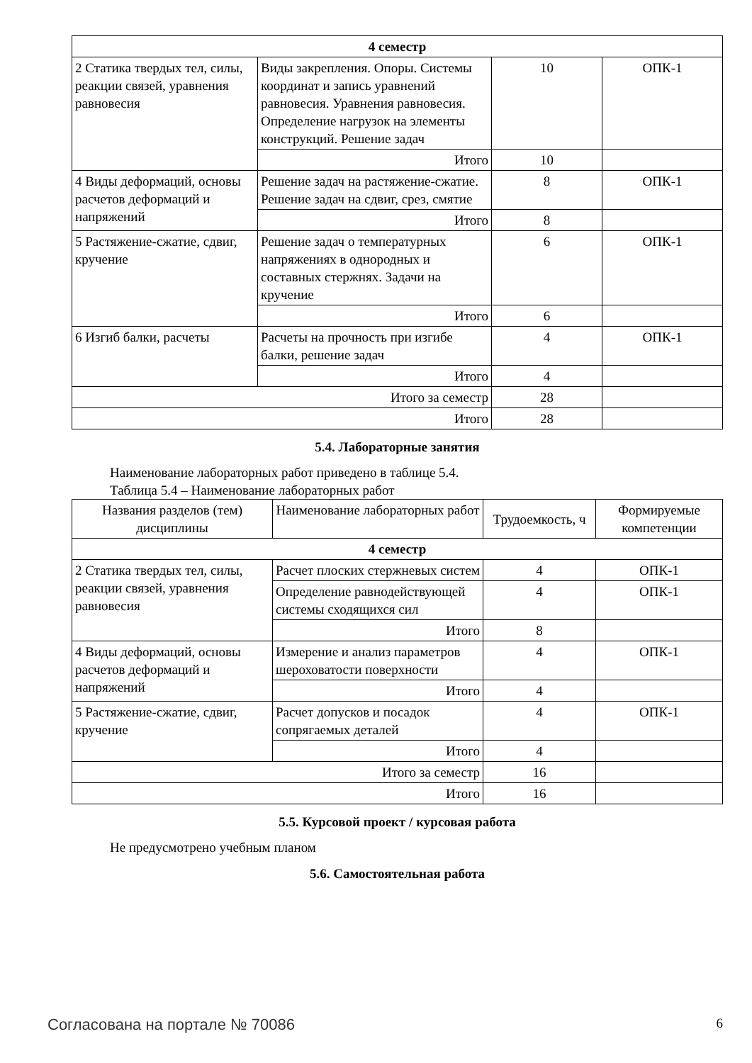| 4 семестр | | | |
| 2 Статика твердых тел, силы, реакции связей, уравнения равновесия | Виды закрепления. Опоры. Системы координат и запись уравнений равновесия. Уравнения равновесия. Определение нагрузок на элементы конструкций. Решение задач | 10 | ОПК-1 |
| | Итого | 10 | |
| 4 Виды деформаций, основы расчетов деформаций и напряжений | Решение задач на растяжение-сжатие. Решение задач на сдвиг, срез, смятие | 8 | ОПК-1 |
| | Итого | 8 | |
| 5 Растяжение-сжатие, сдвиг, кручение | Решение задач о температурных напряжениях в однородных и составных стержнях. Задачи на кручение | 6 | ОПК-1 |
| | Итого | 6 | |
| 6 Изгиб балки, расчеты | Расчеты на прочность при изгибе балки, решение задач | 4 | ОПК-1 |
| | Итого | 4 | |
| Итого за семестр | | 28 | |
| Итого | | 28 | |
5.4. Лабораторные занятия
Наименование лабораторных работ приведено в таблице 5.4.
Таблица 5.4 – Наименование лабораторных работ
| Названия разделов (тем) дисциплины | Наименование лабораторных работ | Трудоемкость, ч | Формируемые компетенции |
| --- | --- | --- | --- |
| 4 семестр | | | |
| 2 Статика твердых тел, силы, реакции связей, уравнения равновесия | Расчет плоских стержневых систем | 4 | ОПК-1 |
| | Определение равнодействующей системы сходящихся сил | 4 | ОПК-1 |
| | Итого | 8 | |
| 4 Виды деформаций, основы расчетов деформаций и напряжений | Измерение и анализ параметров шероховатости поверхности | 4 | ОПК-1 |
| | Итого | 4 | |
| 5 Растяжение-сжатие, сдвиг, кручение | Расчет допусков и посадок сопрягаемых деталей | 4 | ОПК-1 |
| | Итого | 4 | |
| Итого за семестр | | 16 | |
| Итого | | 16 | |
5.5. Курсовой проект / курсовая работа
Не предусмотрено учебным планом
5.6. Самостоятельная работа
Согласована на портале № 70086 6